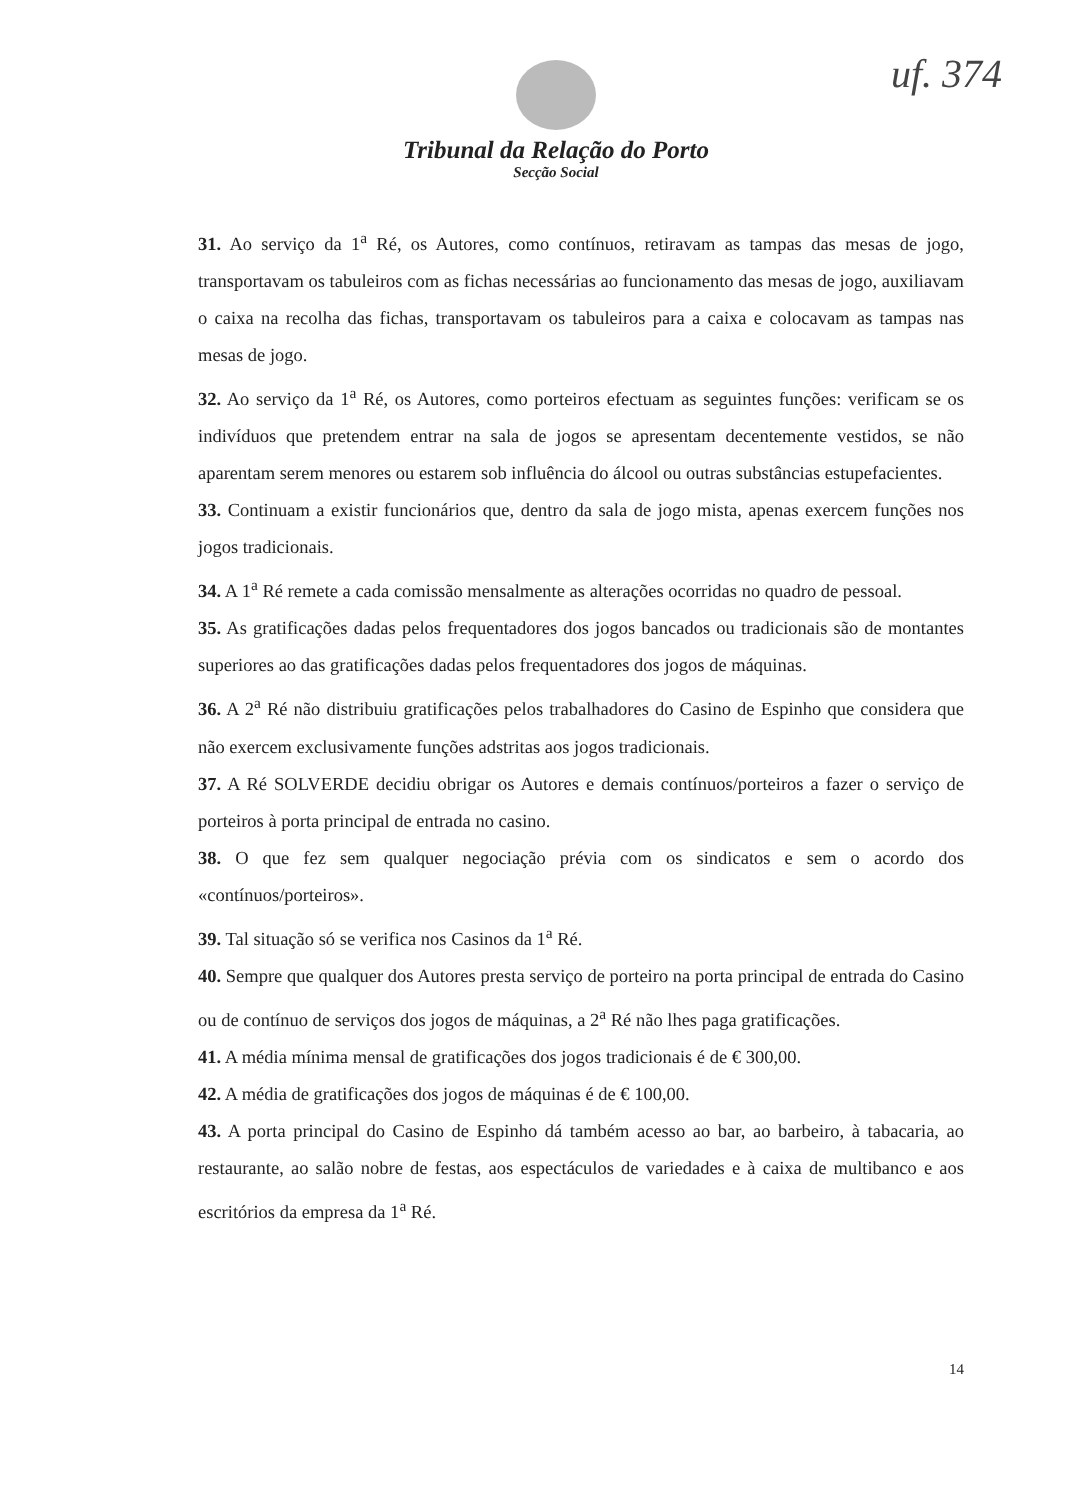uf. 374
Tribunal da Relação do Porto
Secção Social
31. Ao serviço da 1<sup>a</sup> Ré, os Autores, como contínuos, retiravam as tampas das mesas de jogo, transportavam os tabuleiros com as fichas necessárias ao funcionamento das mesas de jogo, auxiliavam o caixa na recolha das fichas, transportavam os tabuleiros para a caixa e colocavam as tampas nas mesas de jogo.
32. Ao serviço da 1<sup>a</sup> Ré, os Autores, como porteiros efectuam as seguintes funções: verificam se os indivíduos que pretendem entrar na sala de jogos se apresentam decentemente vestidos, se não aparentam serem menores ou estarem sob influência do álcool ou outras substâncias estupefacientes.
33. Continuam a existir funcionários que, dentro da sala de jogo mista, apenas exercem funções nos jogos tradicionais.
34. A 1<sup>a</sup> Ré remete a cada comissão mensalmente as alterações ocorridas no quadro de pessoal.
35. As gratificações dadas pelos frequentadores dos jogos bancados ou tradicionais são de montantes superiores ao das gratificações dadas pelos frequentadores dos jogos de máquinas.
36. A 2<sup>a</sup> Ré não distribuiu gratificações pelos trabalhadores do Casino de Espinho que considera que não exercem exclusivamente funções adstritas aos jogos tradicionais.
37. A Ré SOLVERDE decidiu obrigar os Autores e demais contínuos/porteiros a fazer o serviço de porteiros à porta principal de entrada no casino.
38. O que fez sem qualquer negociação prévia com os sindicatos e sem o acordo dos «contínuos/porteiros».
39. Tal situação só se verifica nos Casinos da 1<sup>a</sup> Ré.
40. Sempre que qualquer dos Autores presta serviço de porteiro na porta principal de entrada do Casino ou de contínuo de serviços dos jogos de máquinas, a 2<sup>a</sup> Ré não lhes paga gratificações.
41. A média mínima mensal de gratificações dos jogos tradicionais é de € 300,00.
42. A média de gratificações dos jogos de máquinas é de € 100,00.
43. A porta principal do Casino de Espinho dá também acesso ao bar, ao barbeiro, à tabacaria, ao restaurante, ao salão nobre de festas, aos espectáculos de variedades e à caixa de multibanco e aos escritórios da empresa da 1<sup>a</sup> Ré.
14